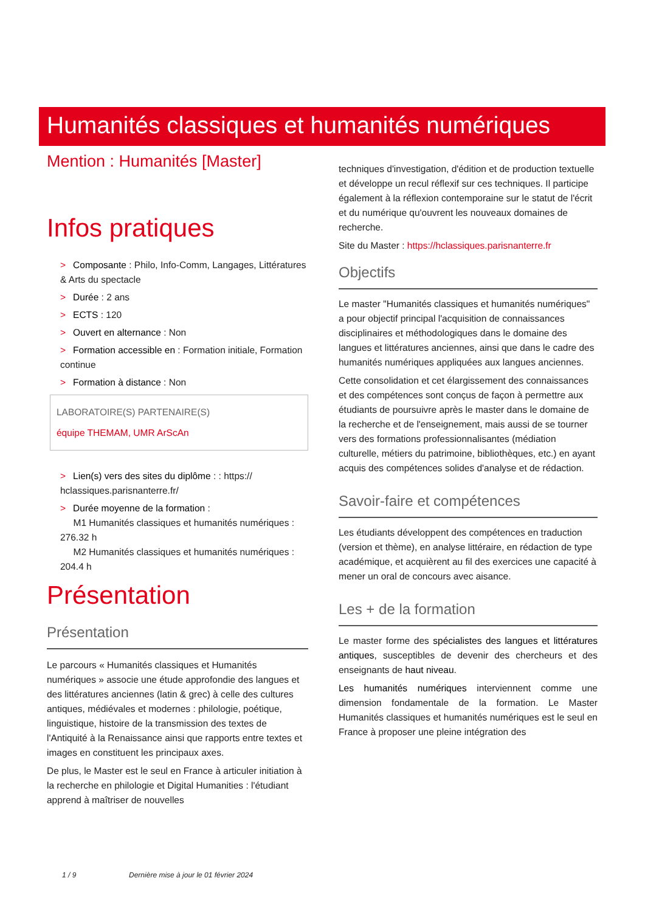Humanités classiques et humanités numériques
Mention : Humanités [Master]
Infos pratiques
> Composante : Philo, Info-Comm, Langages, Littératures & Arts du spectacle
> Durée : 2 ans
> ECTS : 120
> Ouvert en alternance : Non
> Formation accessible en : Formation initiale, Formation continue
> Formation à distance : Non
LABORATOIRE(S) PARTENAIRE(S)
équipe THEMAM, UMR ArScAn
> Lien(s) vers des sites du diplôme : : https:// hclassiques.parisnanterre.fr/
> Durée moyenne de la formation :
M1 Humanités classiques et humanités numériques : 276.32 h
M2 Humanités classiques et humanités numériques : 204.4 h
Présentation
Présentation
Le parcours « Humanités classiques et Humanités numériques » associe une étude approfondie des langues et des littératures anciennes (latin & grec) à celle des cultures antiques, médiévales et modernes : philologie, poétique, linguistique, histoire de la transmission des textes de l'Antiquité à la Renaissance ainsi que rapports entre textes et images en constituent les principaux axes.
De plus, le Master est le seul en France à articuler initiation à la recherche en philologie et Digital Humanities : l'étudiant apprend à maîtriser de nouvelles
techniques d'investigation, d'édition et de production textuelle et développe un recul réflexif sur ces techniques. Il participe également à la réflexion contemporaine sur le statut de l'écrit et du numérique qu'ouvrent les nouveaux domaines de recherche.
Site du Master : https://hclassiques.parisnanterre.fr
Objectifs
Le master "Humanités classiques et humanités numériques" a pour objectif principal l'acquisition de connaissances disciplinaires et méthodologiques dans le domaine des langues et littératures anciennes, ainsi que dans le cadre des humanités numériques appliquées aux langues anciennes.
Cette consolidation et cet élargissement des connaissances et des compétences sont conçus de façon à permettre aux étudiants de poursuivre après le master dans le domaine de la recherche et de l'enseignement, mais aussi de se tourner vers des formations professionnalisantes (médiation culturelle, métiers du patrimoine, bibliothèques, etc.) en ayant acquis des compétences solides d'analyse et de rédaction.
Savoir-faire et compétences
Les étudiants développent des compétences en traduction (version et thème), en analyse littéraire, en rédaction de type académique, et acquièrent au fil des exercices une capacité à mener un oral de concours avec aisance.
Les + de la formation
Le master forme des spécialistes des langues et littératures antiques, susceptibles de devenir des chercheurs et des enseignants de haut niveau.
Les humanités numériques interviennent comme une dimension fondamentale de la formation. Le Master Humanités classiques et humanités numériques est le seul en France à proposer une pleine intégration des
1 / 9 Dernière mise à jour le 01 février 2024